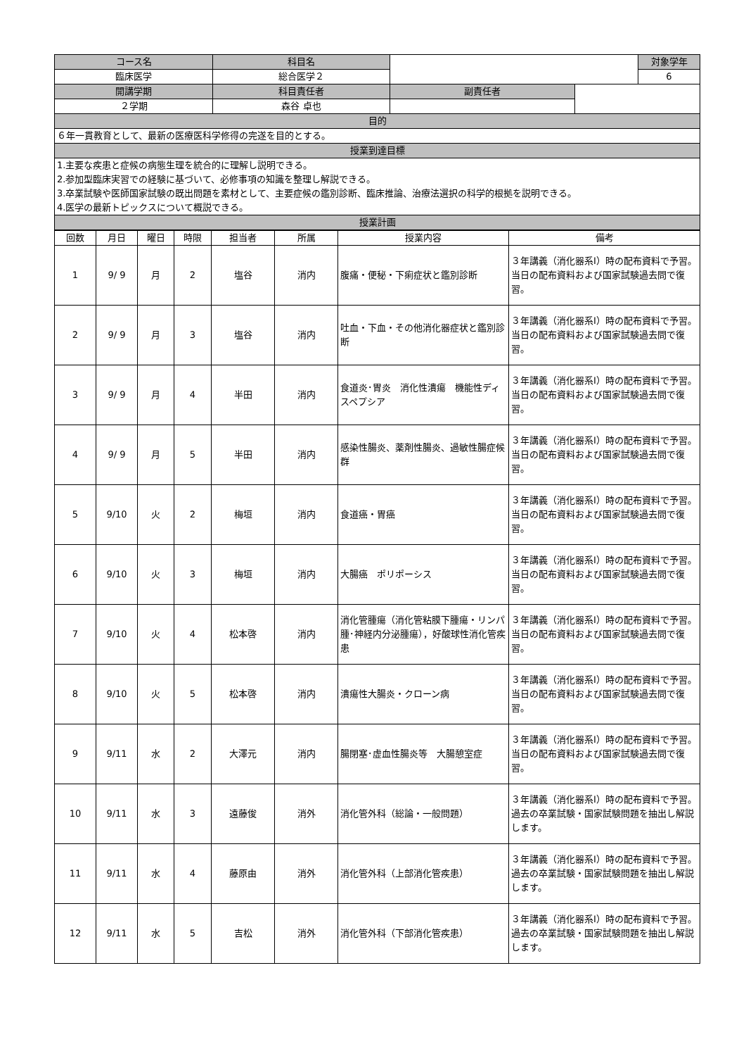| コース名 | 科目名 | | | 対象学年 |
| 臨床医学 | 総合医学２ | | | 6 |
| 開講学期 | 科目責任者 | 副責任者 | | |
| ２学期 | 森谷 卓也 | | | |
| 目的 | | | | |
| ６年一貫教育として、最新の医療医科学修得の完遂を目的とする。 | | | | |
| 授業到達目標 | | | | |
| 1.主要な疾患と症候の病態生理を統合的に理解し説明できる。 2.参加型臨床実習での経験に基づいて、必修事項の知識を整理し解説できる。 3.卒業試験や医師国家試験の既出問題を素材として、主要症候の鑑別診断、臨床推論、治療法選択の科学的根拠を説明できる。 4.医学の最新トピックスについて概説できる。 | | | | |
| 授業計画 | | | | |
| 回数 | 月日 | 曜日 | 時限 | 担当者 | 所属 | 授業内容 | 備考 |
| --- | --- | --- | --- | --- | --- | --- | --- |
| 1 | 9/ 9 | 月 | 2 | 塩谷 | 消内 | 腹痛・便秘・下痢症状と鑑別診断 | ３年講義（消化器系Ⅰ）時の配布資料で予習。 当日の配布資料および国家試験過去問で復習。 |
| 2 | 9/ 9 | 月 | 3 | 塩谷 | 消内 | 吐血・下血・その他消化器症状と鑑別診断 | ３年講義（消化器系Ⅰ）時の配布資料で予習。 当日の配布資料および国家試験過去問で復習。 |
| 3 | 9/ 9 | 月 | 4 | 半田 | 消内 | 食道炎･胃炎 消化性潰瘍 機能性ディスペプシア | ３年講義（消化器系Ⅰ）時の配布資料で予習。 当日の配布資料および国家試験過去問で復習。 |
| 4 | 9/ 9 | 月 | 5 | 半田 | 消内 | 感染性腸炎、薬剤性腸炎、過敏性腸症候群 | ３年講義（消化器系Ⅰ）時の配布資料で予習。 当日の配布資料および国家試験過去問で復習。 |
| 5 | 9/10 | 火 | 2 | 梅垣 | 消内 | 食道癌・胃癌 | ３年講義（消化器系Ⅰ）時の配布資料で予習。 当日の配布資料および国家試験過去問で復習。 |
| 6 | 9/10 | 火 | 3 | 梅垣 | 消内 | 大腸癌 ポリポーシス | ３年講義（消化器系Ⅰ）時の配布資料で予習。 当日の配布資料および国家試験過去問で復習。 |
| 7 | 9/10 | 火 | 4 | 松本啓 | 消内 | 消化管腫瘍（消化管粘膜下腫瘍・リンパ腫･神経内分泌腫瘍），好酸球性消化管疾患 | ３年講義（消化器系Ⅰ）時の配布資料で予習。 当日の配布資料および国家試験過去問で復習。 |
| 8 | 9/10 | 火 | 5 | 松本啓 | 消内 | 潰瘍性大腸炎・クローン病 | ３年講義（消化器系Ⅰ）時の配布資料で予習。 当日の配布資料および国家試験過去問で復習。 |
| 9 | 9/11 | 水 | 2 | 大澤元 | 消内 | 腸閉塞･虚血性腸炎等 大腸憩室症 | ３年講義（消化器系Ⅰ）時の配布資料で予習。 当日の配布資料および国家試験過去問で復習。 |
| 10 | 9/11 | 水 | 3 | 遠藤俊 | 消外 | 消化管外科（総論・一般問題） | ３年講義（消化器系Ⅰ）時の配布資料で予習。 過去の卒業試験・国家試験問題を抽出し解説します。 |
| 11 | 9/11 | 水 | 4 | 藤原由 | 消外 | 消化管外科（上部消化管疾患） | ３年講義（消化器系Ⅰ）時の配布資料で予習。 過去の卒業試験・国家試験問題を抽出し解説します。 |
| 12 | 9/11 | 水 | 5 | 吉松 | 消外 | 消化管外科（下部消化管疾患） | ３年講義（消化器系Ⅰ）時の配布資料で予習。 過去の卒業試験・国家試験問題を抽出し解説します。 |